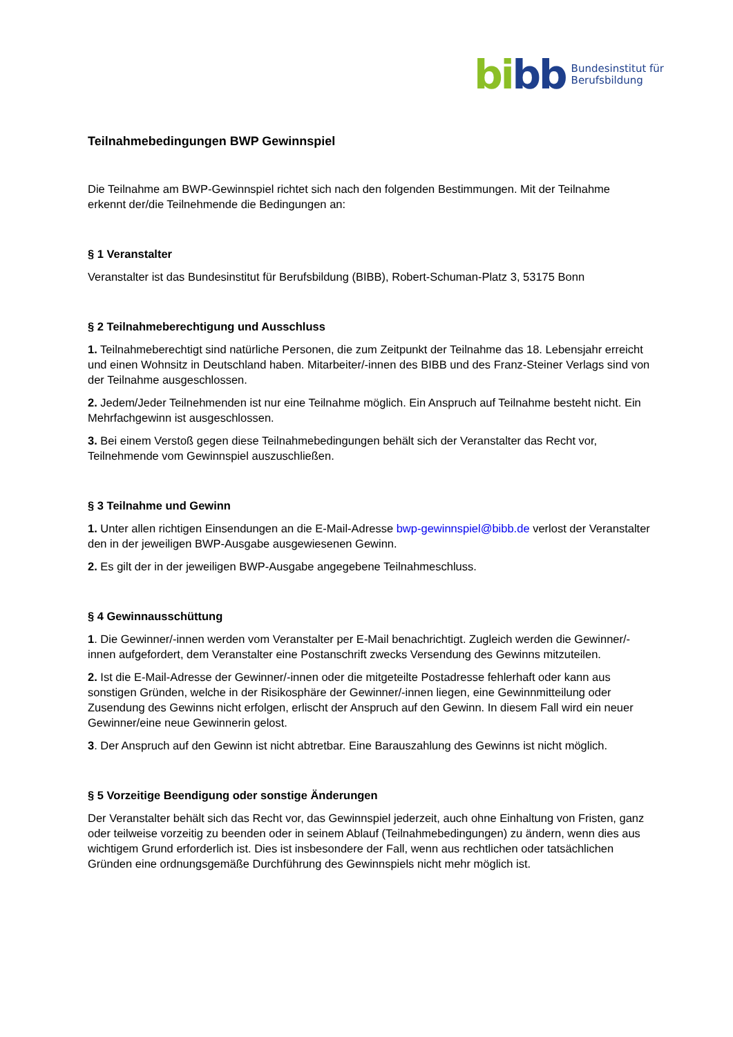bibb
Bundesinstitut für
Berufsbildung
Teilnahmebedingungen BWP Gewinnspiel
Die Teilnahme am BWP-Gewinnspiel richtet sich nach den folgenden Bestimmungen. Mit der Teilnahme erkennt der/die Teilnehmende die Bedingungen an:
§ 1 Veranstalter
Veranstalter ist das Bundesinstitut für Berufsbildung (BIBB), Robert-Schuman-Platz 3, 53175 Bonn
§ 2 Teilnahmeberechtigung und Ausschluss
1. Teilnahmeberechtigt sind natürliche Personen, die zum Zeitpunkt der Teilnahme das 18. Lebensjahr erreicht und einen Wohnsitz in Deutschland haben. Mitarbeiter/-innen des BIBB und des Franz-Steiner Verlags sind von der Teilnahme ausgeschlossen.
2. Jedem/Jeder Teilnehmenden ist nur eine Teilnahme möglich. Ein Anspruch auf Teilnahme besteht nicht. Ein Mehrfachgewinn ist ausgeschlossen.
3. Bei einem Verstoß gegen diese Teilnahmebedingungen behält sich der Veranstalter das Recht vor, Teilnehmende vom Gewinnspiel auszuschließen.
§ 3 Teilnahme und Gewinn
1. Unter allen richtigen Einsendungen an die E-Mail-Adresse bwp-gewinnspiel@bibb.de verlost der Veranstalter den in der jeweiligen BWP-Ausgabe ausgewiesenen Gewinn.
2. Es gilt der in der jeweiligen BWP-Ausgabe angegebene Teilnahmeschluss.
§ 4 Gewinnausschüttung
1. Die Gewinner/-innen werden vom Veranstalter per E-Mail benachrichtigt. Zugleich werden die Gewinner/-innen aufgefordert, dem Veranstalter eine Postanschrift zwecks Versendung des Gewinns mitzuteilen.
2. Ist die E-Mail-Adresse der Gewinner/-innen oder die mitgeteilte Postadresse fehlerhaft oder kann aus sonstigen Gründen, welche in der Risikosphäre der Gewinner/-innen liegen, eine Gewinnmitteilung oder Zusendung des Gewinns nicht erfolgen, erlischt der Anspruch auf den Gewinn. In diesem Fall wird ein neuer Gewinner/eine neue Gewinnerin gelost.
3. Der Anspruch auf den Gewinn ist nicht abtretbar. Eine Barauszahlung des Gewinns ist nicht möglich.
§ 5 Vorzeitige Beendigung oder sonstige Änderungen
Der Veranstalter behält sich das Recht vor, das Gewinnspiel jederzeit, auch ohne Einhaltung von Fristen, ganz oder teilweise vorzeitig zu beenden oder in seinem Ablauf (Teilnahmebedingungen) zu ändern, wenn dies aus wichtigem Grund erforderlich ist. Dies ist insbesondere der Fall, wenn aus rechtlichen oder tatsächlichen Gründen eine ordnungsgemäße Durchführung des Gewinnspiels nicht mehr möglich ist.